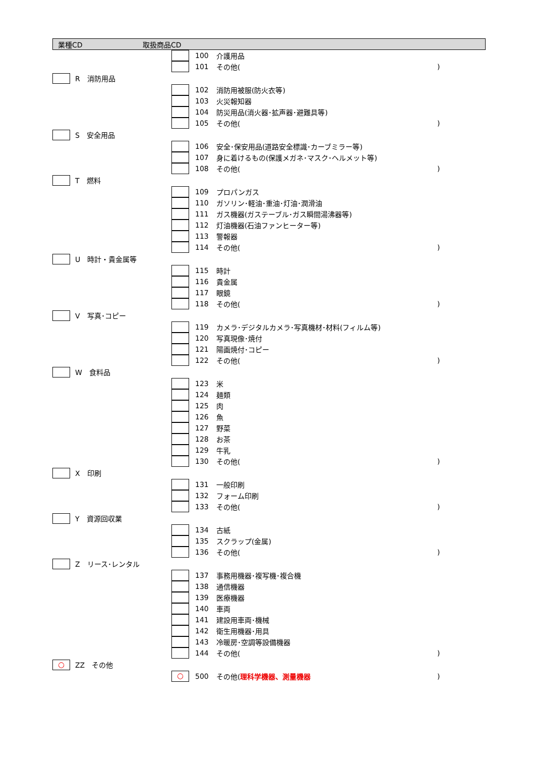業種CD 取扱商品CD
| | | | 100 | 介護用品 | |
| | | | 101 | その他( | ) |
| | R 消防用品 | | | | |
| | | | 102 | 消防用被服(防火衣等) | |
| | | | 103 | 火災報知器 | |
| | | | 104 | 防災用品(消火器･拡声器･避難具等) | |
| | | | 105 | その他( | ) |
| | S 安全用品 | | | | |
| | | | 106 | 安全･保安用品(道路安全標識･カーブミラー等) | |
| | | | 107 | 身に着けるもの(保護メガネ･マスク･ヘルメット等) | |
| | | | 108 | その他( | ) |
| | T 燃料 | | | | |
| | | | 109 | プロパンガス | |
| | | | 110 | ガソリン･軽油･重油･灯油･潤滑油 | |
| | | | 111 | ガス機器(ガステーブル･ガス瞬間湯沸器等) | |
| | | | 112 | 灯油機器(石油ファンヒーター等) | |
| | | | 113 | 警報器 | |
| | | | 114 | その他( | ) |
| | U 時計・貴金属等 | | | | |
| | | | 115 | 時計 | |
| | | | 116 | 貴金属 | |
| | | | 117 | 眼鏡 | |
| | | | 118 | その他( | ) |
| | V 写真･コピー | | | | |
| | | | 119 | カメラ･デジタルカメラ･写真機材･材料(フィルム等) | |
| | | | 120 | 写真現像･焼付 | |
| | | | 121 | 陽画焼付･コピー | |
| | | | 122 | その他( | ) |
| | W 食料品 | | | | |
| | | | 123 | 米 | |
| | | | 124 | 麺類 | |
| | | | 125 | 肉 | |
| | | | 126 | 魚 | |
| | | | 127 | 野菜 | |
| | | | 128 | お茶 | |
| | | | 129 | 牛乳 | |
| | | | 130 | その他( | ) |
| | X 印刷 | | | | |
| | | | 131 | 一般印刷 | |
| | | | 132 | フォーム印刷 | |
| | | | 133 | その他( | ) |
| | Y 資源回収業 | | | | |
| | | | 134 | 古紙 | |
| | | | 135 | スクラップ(金属) | |
| | | | 136 | その他( | ) |
| | Z リース･レンタル | | | | |
| | | | 137 | 事務用機器･複写機･複合機 | |
| | | | 138 | 通信機器 | |
| | | | 139 | 医療機器 | |
| | | | 140 | 車両 | |
| | | | 141 | 建設用車両･機械 | |
| | | | 142 | 衛生用機器･用具 | |
| | | | 143 | 冷暖房･空調等設備機器 | |
| | | | 144 | その他( | ) |
| ○ | ZZ その他 | | | | |
| | | ○ | 500 | その他( 理科学機器、測量機器 | ) |